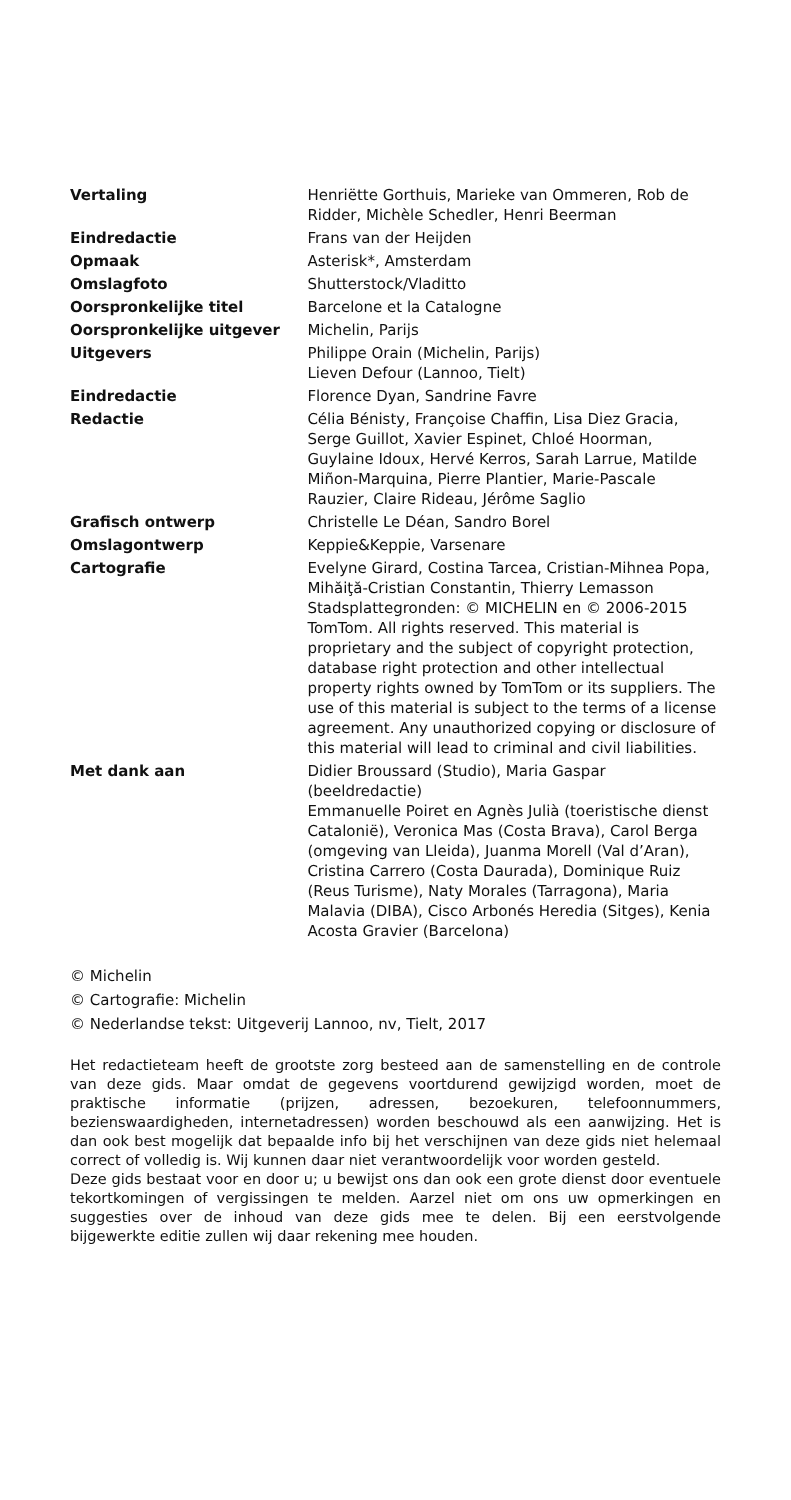| Vertaling | Henriëtte Gorthuis, Marieke van Ommeren, Rob de Ridder, Michèle Schedler, Henri Beerman |
| Eindredactie | Frans van der Heijden |
| Opmaak | Asterisk*, Amsterdam |
| Omslagfoto | Shutterstock/Vladitto |
| Oorspronkelijke titel | Barcelone et la Catalogne |
| Oorspronkelijke uitgever | Michelin, Parijs |
| Uitgevers | Philippe Orain (Michelin, Parijs) Lieven Defour (Lannoo, Tielt) |
| Eindredactie | Florence Dyan, Sandrine Favre |
| Redactie | Célia Bénisty, Françoise Chaffin, Lisa Diez Gracia, Serge Guillot, Xavier Espinet, Chloé Hoorman, Guylaine Idoux, Hervé Kerros, Sarah Larrue, Matilde Miñon-Marquina, Pierre Plantier, Marie-Pascale Rauzier, Claire Rideau, Jérôme Saglio |
| Grafisch ontwerp | Christelle Le Déan, Sandro Borel |
| Omslagontwerp | Keppie&Keppie, Varsenare |
| Cartografie | Evelyne Girard, Costina Tarcea, Cristian-Mihnea Popa, Mihăiţă-Cristian Constantin, Thierry Lemasson Stadsplattegronden: © MICHELIN en © 2006-2015 TomTom. All rights reserved. This material is proprietary and the subject of copyright protection, database right protection and other intellectual property rights owned by TomTom or its suppliers. The use of this material is subject to the terms of a license agreement. Any unauthorized copying or disclosure of this material will lead to criminal and civil liabilities. |
| Met dank aan | Didier Broussard (Studio), Maria Gaspar (beeldredactie) Emmanuelle Poiret en Agnès Julià (toeristische dienst Catalonië), Veronica Mas (Costa Brava), Carol Berga (omgeving van Lleida), Juanma Morell (Val d’Aran), Cristina Carrero (Costa Daurada), Dominique Ruiz (Reus Turisme), Naty Morales (Tarragona), Maria Malavia (DIBA), Cisco Arbonés Heredia (Sitges), Kenia Acosta Gravier (Barcelona) |
© Michelin
© Cartografie: Michelin
© Nederlandse tekst: Uitgeverij Lannoo, nv, Tielt, 2017
Het redactieteam heeft de grootste zorg besteed aan de samenstelling en de controle van deze gids. Maar omdat de gegevens voortdurend gewijzigd worden, moet de praktische informatie (prijzen, adressen, bezoekuren, telefoonnummers, bezienswaardigheden, internetadressen) worden beschouwd als een aanwijzing. Het is dan ook best mogelijk dat bepaalde info bij het verschijnen van deze gids niet helemaal correct of volledig is. Wij kunnen daar niet verantwoordelijk voor worden gesteld.
Deze gids bestaat voor en door u; u bewijst ons dan ook een grote dienst door eventuele tekortkomingen of vergissingen te melden. Aarzel niet om ons uw opmerkingen en suggesties over de inhoud van deze gids mee te delen. Bij een eerstvolgende bijgewerkte editie zullen wij daar rekening mee houden.